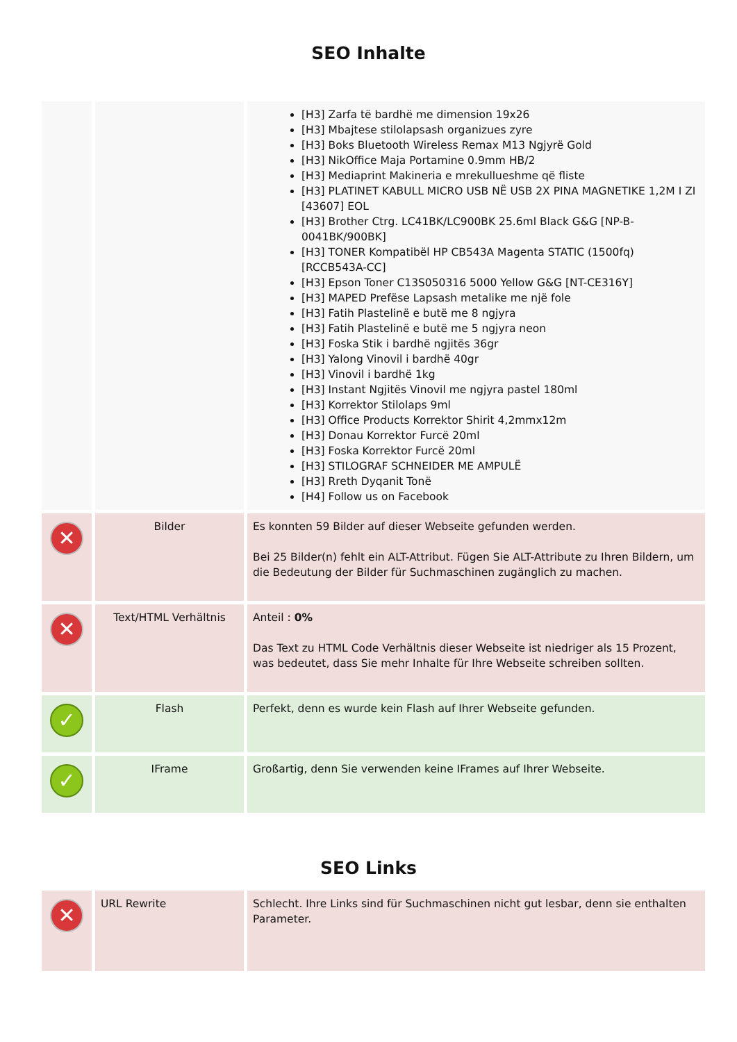SEO Inhalte
| | | [H3] Zarfa të bardhë me dimension 19x26 [H3] Mbajtese stilolapsash organizues zyre [H3] Boks Bluetooth Wireless Remax M13 Ngjyrë Gold [H3] NikOffice Maja Portamine 0.9mm HB/2 [H3] Mediaprint Makineria e mrekullueshme që fliste [H3] PLATINET KABULL MICRO USB NË USB 2X PINA MAGNETIKE 1,2M I ZI [43607] EOL [H3] Brother Ctrg. LC41BK/LC900BK 25.6ml Black G&G [NP-B-0041BK/900BK] [H3] TONER Kompatibël HP CB543A Magenta STATIC (1500fq) [RCCB543A-CC] [H3] Epson Toner C13S050316 5000 Yellow G&G [NT-CE316Y] [H3] MAPED Prefëse Lapsash metalike me një fole [H3] Fatih Plastelinë e butë me 8 ngjyra [H3] Fatih Plastelinë e butë me 5 ngjyra neon [H3] Foska Stik i bardhë ngjitës 36gr [H3] Yalong Vinovil i bardhë 40gr [H3] Vinovil i bardhë 1kg [H3] Instant Ngjitës Vinovil me ngjyra pastel 180ml [H3] Korrektor Stilolaps 9ml [H3] Office Products Korrektor Shirit 4,2mmx12m [H3] Donau Korrektor Furcë 20ml [H3] Foska Korrektor Furcë 20ml [H3] STILOGRAF SCHNEIDER ME AMPULË [H3] Rreth Dyqanit Tonë [H4] Follow us on Facebook |
| ✕ | Bilder | Es konnten 59 Bilder auf dieser Webseite gefunden werden. Bei 25 Bilder(n) fehlt ein ALT-Attribut. Fügen Sie ALT-Attribute zu Ihren Bildern, um die Bedeutung der Bilder für Suchmaschinen zugänglich zu machen. |
| ✕ | Text/HTML Verhältnis | Anteil : 0% Das Text zu HTML Code Verhältnis dieser Webseite ist niedriger als 15 Prozent, was bedeutet, dass Sie mehr Inhalte für Ihre Webseite schreiben sollten. |
| ✓ | Flash | Perfekt, denn es wurde kein Flash auf Ihrer Webseite gefunden. |
| ✓ | IFrame | Großartig, denn Sie verwenden keine IFrames auf Ihrer Webseite. |
SEO Links
| ✕ | URL Rewrite | Schlecht. Ihre Links sind für Suchmaschinen nicht gut lesbar, denn sie enthalten Parameter. |